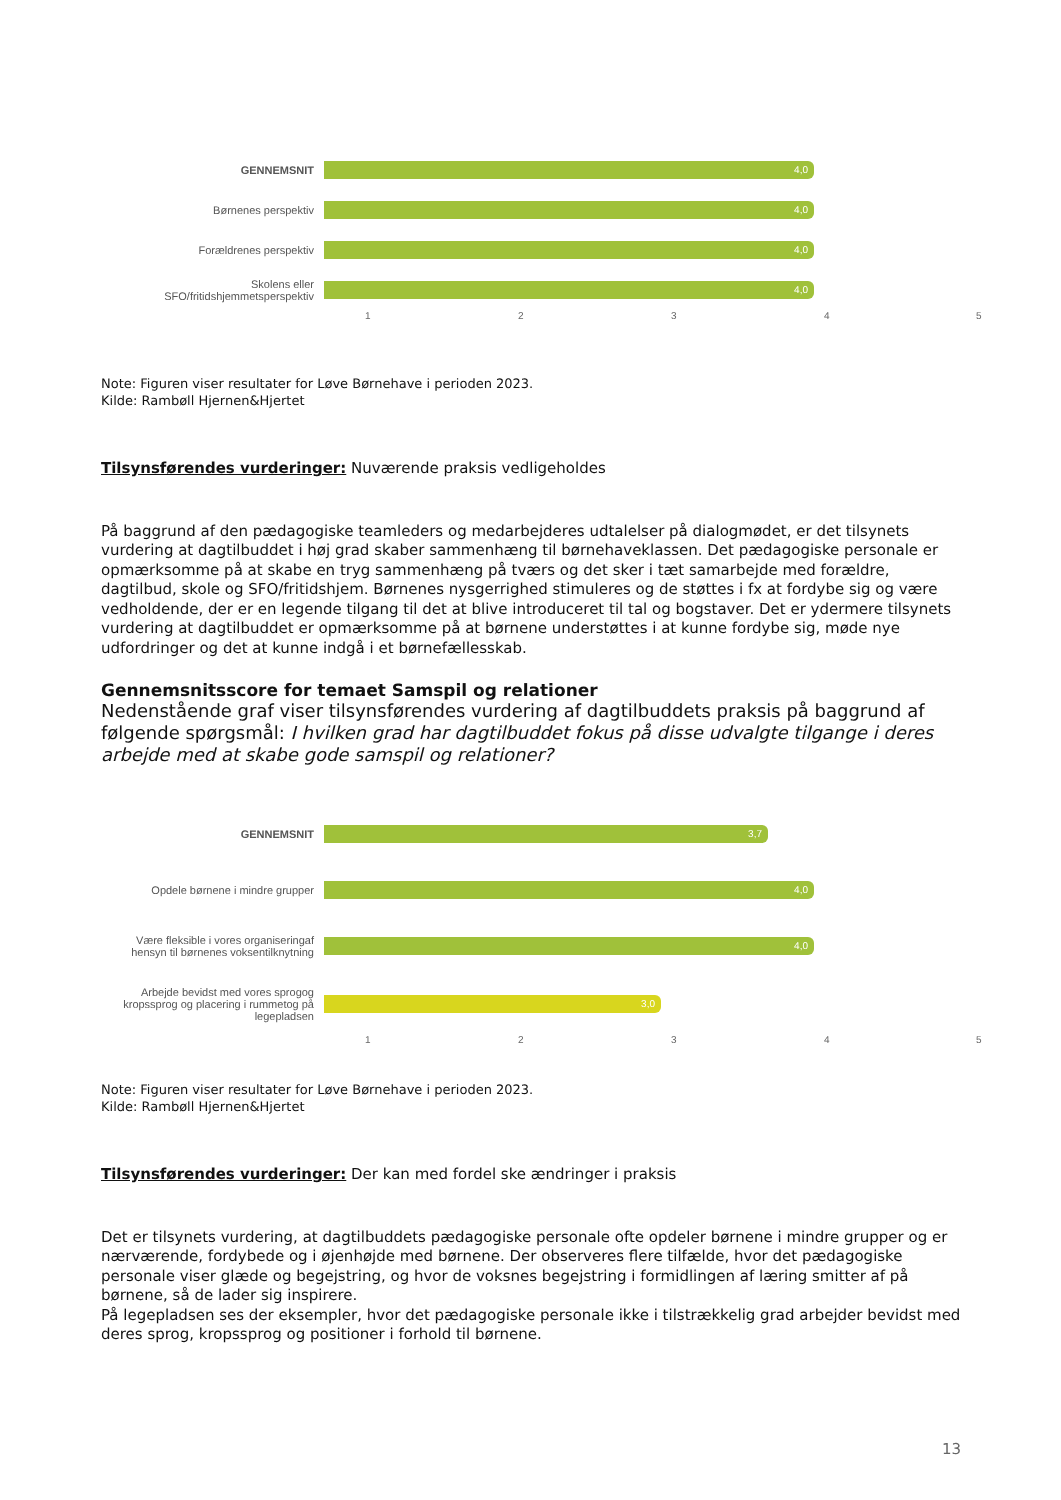GENNEMSNIT
4,0
Børnenes perspektiv
4,0
Forældrenes perspektiv
4,0
Skolens eller
SFO/fritidshjemmetsperspektiv
4,0
1 2 3 4 5
Note: Figuren viser resultater for Løve Børnehave i perioden 2023.
Kilde: Rambøll Hjernen&Hjertet
Tilsynsførendes vurderinger: Nuværende praksis vedligeholdes
På baggrund af den pædagogiske teamleders og medarbejderes udtalelser på dialogmødet, er det tilsynets vurdering at dagtilbuddet i høj grad skaber sammenhæng til børnehaveklassen. Det pædagogiske personale er opmærksomme på at skabe en tryg sammenhæng på tværs og det sker i tæt samarbejde med forældre, dagtilbud, skole og SFO/fritidshjem. Børnenes nysgerrighed stimuleres og de støttes i fx at fordybe sig og være vedholdende, der er en legende tilgang til det at blive introduceret til tal og bogstaver. Det er ydermere tilsynets vurdering at dagtilbuddet er opmærksomme på at børnene understøttes i at kunne fordybe sig, møde nye udfordringer og det at kunne indgå i et børnefællesskab.
Gennemsnitsscore for temaet Samspil og relationer
Nedenstående graf viser tilsynsførendes vurdering af dagtilbuddets praksis på baggrund af følgende spørgsmål: I hvilken grad har dagtilbuddet fokus på disse udvalgte tilgange i deres arbejde med at skabe gode samspil og relationer?
GENNEMSNIT
3,7
Opdele børnene i mindre grupper
4,0
Være fleksible i vores organiseringaf hensyn til børnenes voksentilknytning
4,0
Arbejde bevidst med vores sprogog kropssprog og placering i rummetog på legepladsen
3,0
1 2 3 4 5
Note: Figuren viser resultater for Løve Børnehave i perioden 2023.
Kilde: Rambøll Hjernen&Hjertet
Tilsynsførendes vurderinger: Der kan med fordel ske ændringer i praksis
Det er tilsynets vurdering, at dagtilbuddets pædagogiske personale ofte opdeler børnene i mindre grupper og er nærværende, fordybede og i øjenhøjde med børnene. Der observeres flere tilfælde, hvor det pædagogiske personale viser glæde og begejstring, og hvor de voksnes begejstring i formidlingen af læring smitter af på børnene, så de lader sig inspirere.
På legepladsen ses der eksempler, hvor det pædagogiske personale ikke i tilstrækkelig grad arbejder bevidst med deres sprog, kropssprog og positioner i forhold til børnene.
13